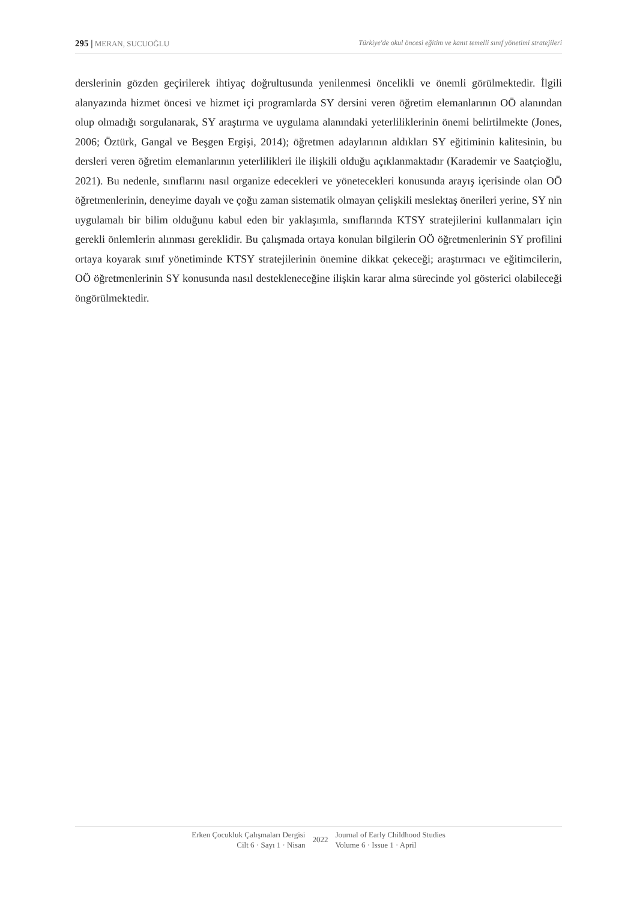295 | MERAN, SUCUOĞLU Türkiye'de okul öncesi eğitim ve kanıt temelli sınıf yönetimi stratejileri
derslerinin gözden geçirilerek ihtiyaç doğrultusunda yenilenmesi öncelikli ve önemli görülmektedir. İlgili alanyazında hizmet öncesi ve hizmet içi programlarda SY dersini veren öğretim elemanlarının OÖ alanından olup olmadığı sorgulanarak, SY araştırma ve uygulama alanındaki yeterliliklerinin önemi belirtilmekte (Jones, 2006; Öztürk, Gangal ve Beşgen Ergişi, 2014); öğretmen adaylarının aldıkları SY eğitiminin kalitesinin, bu dersleri veren öğretim elemanlarının yeterlilikleri ile ilişkili olduğu açıklanmaktadır (Karademir ve Saatçioğlu, 2021). Bu nedenle, sınıflarını nasıl organize edecekleri ve yönetecekleri konusunda arayış içerisinde olan OÖ öğretmenlerinin, deneyime dayalı ve çoğu zaman sistematik olmayan çelişkili meslektaş önerileri yerine, SY nin uygulamalı bir bilim olduğunu kabul eden bir yaklaşımla, sınıflarında KTSY stratejilerini kullanmaları için gerekli önlemlerin alınması gereklidir. Bu çalışmada ortaya konulan bilgilerin OÖ öğretmenlerinin SY profilini ortaya koyarak sınıf yönetiminde KTSY stratejilerinin önemine dikkat çekeceği; araştırmacı ve eğitimcilerin, OÖ öğretmenlerinin SY konusunda nasıl destekleneceğine ilişkin karar alma sürecinde yol gösterici olabileceği öngörülmektedir.
Erken Çocukluk Çalışmaları Dergisi
Cilt 6 · Sayı 1 · Nisan
2022
Journal of Early Childhood Studies
Volume 6 · Issue 1 · April